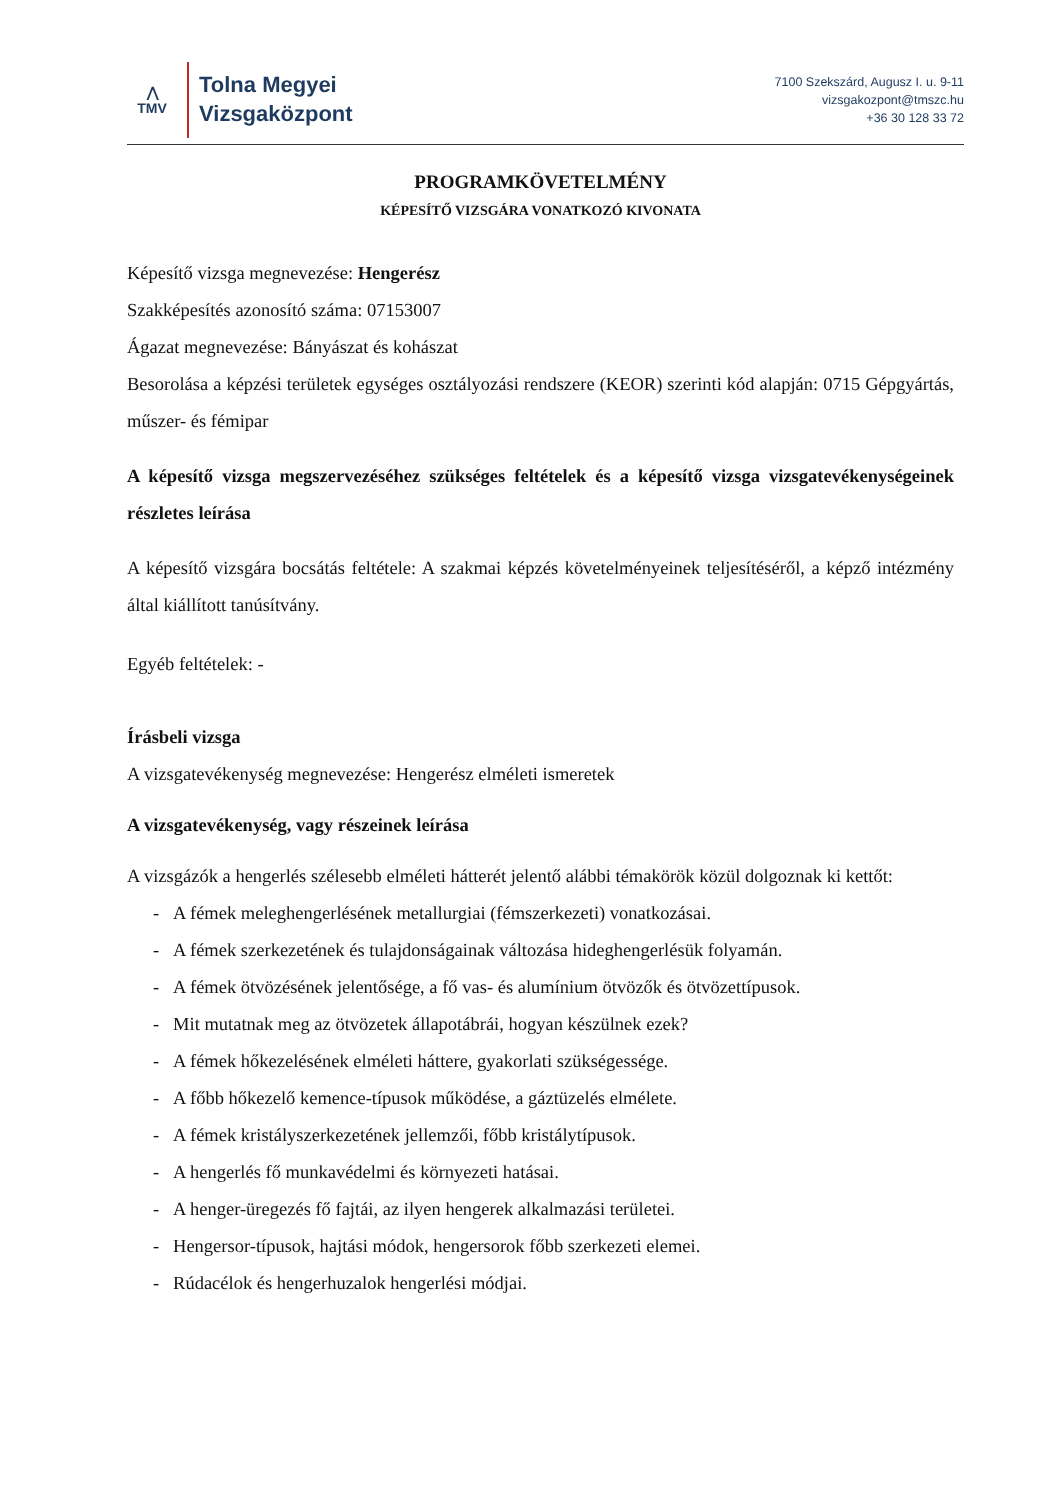⋀
TMV
Tolna Megyei
Vizsgaközpont
7100 Szekszárd, Augusz I. u. 9-11
vizsgakozpont@tmszc.hu
+36 30 128 33 72
PROGRAMKÖVETELMÉNY
KÉPESÍTŐ VIZSGÁRA VONATKOZÓ KIVONATA
Képesítő vizsga megnevezése: Hengerész
Szakképesítés azonosító száma: 07153007
Ágazat megnevezése: Bányászat és kohászat
Besorolása a képzési területek egységes osztályozási rendszere (KEOR) szerinti kód alapján: 0715 Gépgyártás, műszer- és fémipar
A képesítő vizsga megszervezéséhez szükséges feltételek és a képesítő vizsga vizsgatevékenységeinek részletes leírása
A képesítő vizsgára bocsátás feltétele: A szakmai képzés követelményeinek teljesítéséről, a képző intézmény által kiállított tanúsítvány.
Egyéb feltételek: -
Írásbeli vizsga
A vizsgatevékenység megnevezése: Hengerész elméleti ismeretek
A vizsgatevékenység, vagy részeinek leírása
A vizsgázók a hengerlés szélesebb elméleti hátterét jelentő alábbi témakörök közül dolgoznak ki kettőt:
- A fémek meleghengerlésének metallurgiai (fémszerkezeti) vonatkozásai.
- A fémek szerkezetének és tulajdonságainak változása hideghengerlésük folyamán.
- A fémek ötvözésének jelentősége, a fő vas- és alumínium ötvözők és ötvözettípusok.
- Mit mutatnak meg az ötvözetek állapotábrái, hogyan készülnek ezek?
- A fémek hőkezelésének elméleti háttere, gyakorlati szükségessége.
- A főbb hőkezelő kemence-típusok működése, a gáztüzelés elmélete.
- A fémek kristályszerkezetének jellemzői, főbb kristálytípusok.
- A hengerlés fő munkavédelmi és környezeti hatásai.
- A henger-üregezés fő fajtái, az ilyen hengerek alkalmazási területei.
- Hengersor-típusok, hajtási módok, hengersorok főbb szerkezeti elemei.
- Rúdacélok és hengerhuzalok hengerlési módjai.